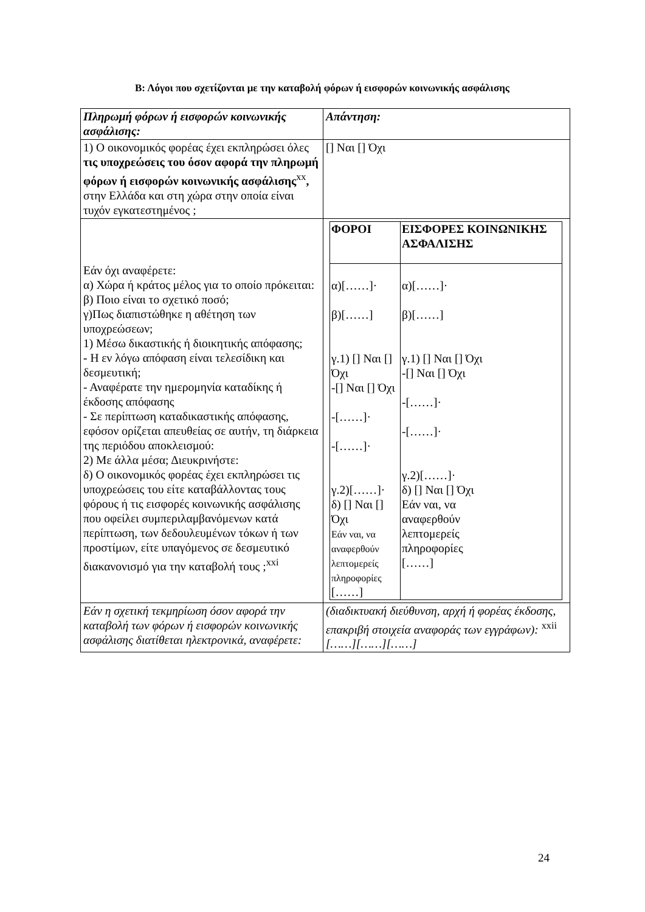Β: Λόγοι που σχετίζονται με την καταβολή φόρων ή εισφορών κοινωνικής ασφάλισης
| Πληρωμή φόρων ή εισφορών κοινωνικής ασφάλισης: | Απάντηση: |
| 1) Ο οικονομικός φορέας έχει εκπληρώσει όλες τις υποχρεώσεις του όσον αφορά την πληρωμή φόρων ή εισφορών κοινωνικής ασφάλισης<sup>xx</sup> , στην Ελλάδα και στη χώρα στην οποία είναι τυχόν εγκατεστημένος ; | [] Ναι [] Όχι |
| Εάν όχι αναφέρετε: α) Χώρα ή κράτος μέλος για το οποίο πρόκειται: β) Ποιο είναι το σχετικό ποσό; γ)Πως διαπιστώθηκε η αθέτηση των υποχρεώσεων; 1) Μέσω δικαστικής ή διοικητικής απόφασης; - Η εν λόγω απόφαση είναι τελεσίδικη και δεσμευτική; - Αναφέρατε την ημερομηνία καταδίκης ή έκδοσης απόφασης - Σε περίπτωση καταδικαστικής απόφασης, εφόσον ορίζεται απευθείας σε αυτήν, τη διάρκεια της περιόδου αποκλεισμού: 2) Με άλλα μέσα; Διευκρινήστε: δ) Ο οικονομικός φορέας έχει εκπληρώσει τις υποχρεώσεις του είτε καταβάλλοντας τους φόρους ή τις εισφορές κοινωνικής ασφάλισης που οφείλει συμπεριλαμβανόμενων κατά περίπτωση, των δεδουλευμένων τόκων ή των προστίμων, είτε υπαγόμενος σε δεσμευτικό διακανονισμό για την καταβολή τους ;<sup>xxi</sup> | / ΦΟΡΟΙ / ΕΙΣΦΟΡΕΣ ΚΟΙΝΩΝΙΚΗΣ ΑΣΦΑΛΙΣΗΣ / / --- / --- / / α)[……]· β)[……] γ.1) [] Ναι [] Όχι -[] Ναι [] Όχι -[……]· -[……]· γ.2)[……]· δ) [] Ναι [] Όχι Εάν ναι, να αναφερθούν λεπτομερείς πληροφορίες [……] / α)[……]· β)[……] γ.1) [] Ναι [] Όχι -[] Ναι [] Όχι -[……]· -[……]· γ.2)[……]· δ) [] Ναι [] Όχι Εάν ναι, να αναφερθούν λεπτομερείς πληροφορίες [……] / |
| Εάν η σχετική τεκμηρίωση όσον αφορά την καταβολή των φόρων ή εισφορών κοινωνικής ασφάλισης διατίθεται ηλεκτρονικά, αναφέρετε: | (διαδικτυακή διεύθυνση, αρχή ή φορέας έκδοσης, επακριβή στοιχεία αναφοράς των εγγράφων): <sup>xxii</sup> [……][……][……] |
24